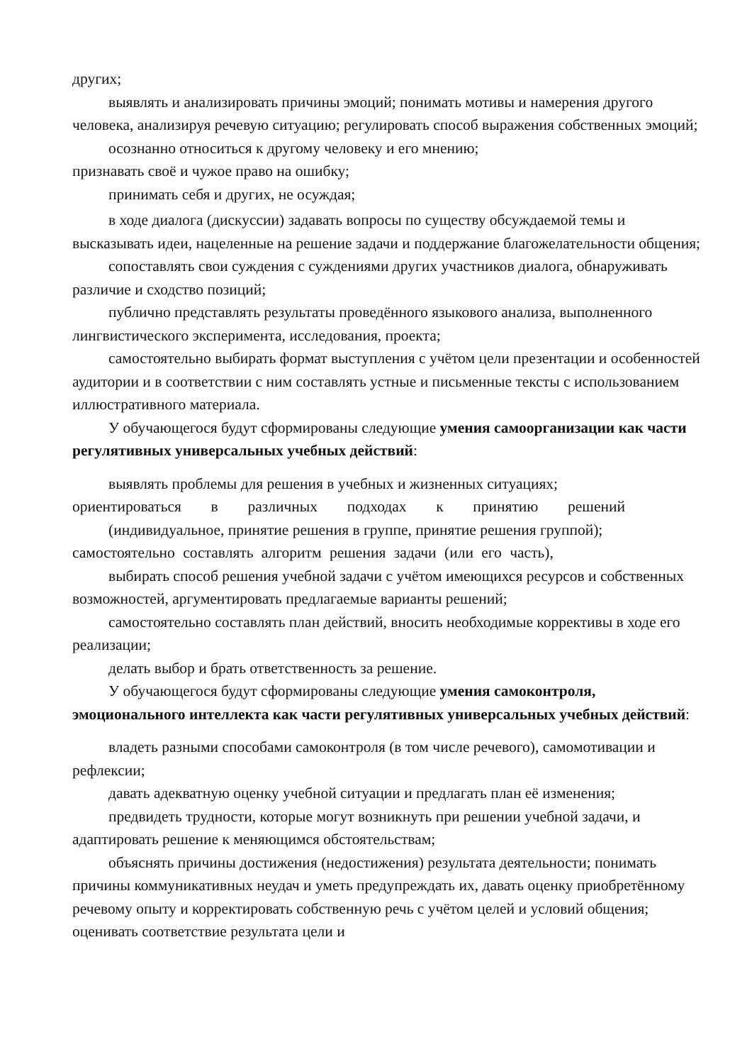других;
выявлять и анализировать причины эмоций; понимать мотивы и намерения другого человека, анализируя речевую ситуацию; регулировать способ выражения собственных эмоций;
осознанно относиться к другому человеку и его мнению;
признавать своё и чужое право на ошибку;
принимать себя и других, не осуждая;
в ходе диалога (дискуссии) задавать вопросы по существу обсуждаемой темы и высказывать идеи, нацеленные на решение задачи и поддержание благожелательности общения;
сопоставлять свои суждения с суждениями других участников диалога, обнаруживать различие и сходство позиций;
публично представлять результаты проведённого языкового анализа, выполненного лингвистического эксперимента, исследования, проекта;
самостоятельно выбирать формат выступления с учётом цели презентации и особенностей аудитории и в соответствии с ним составлять устные и письменные тексты с использованием иллюстративного материала.
У обучающегося будут сформированы следующие умения самоорганизации как части регулятивных универсальных учебных действий:
выявлять проблемы для решения в учебных и жизненных ситуациях;
ориентироваться в различных подходах к принятию решений
(индивидуальное, принятие решения в группе, принятие решения группой);
самостоятельно составлять алгоритм решения задачи (или его часть),
выбирать способ решения учебной задачи с учётом имеющихся ресурсов и собственных возможностей, аргументировать предлагаемые варианты решений;
самостоятельно составлять план действий, вносить необходимые коррективы в ходе его реализации;
делать выбор и брать ответственность за решение.
У обучающегося будут сформированы следующие умения самоконтроля, эмоционального интеллекта как части регулятивных универсальных учебных действий:
владеть разными способами самоконтроля (в том числе речевого), самомотивации и рефлексии;
давать адекватную оценку учебной ситуации и предлагать план её изменения;
предвидеть трудности, которые могут возникнуть при решении учебной задачи, и адаптировать решение к меняющимся обстоятельствам;
объяснять причины достижения (недостижения) результата деятельности; понимать причины коммуникативных неудач и уметь предупреждать их, давать оценку приобретённому речевому опыту и корректировать собственную речь с учётом целей и условий общения; оценивать соответствие результата цели и